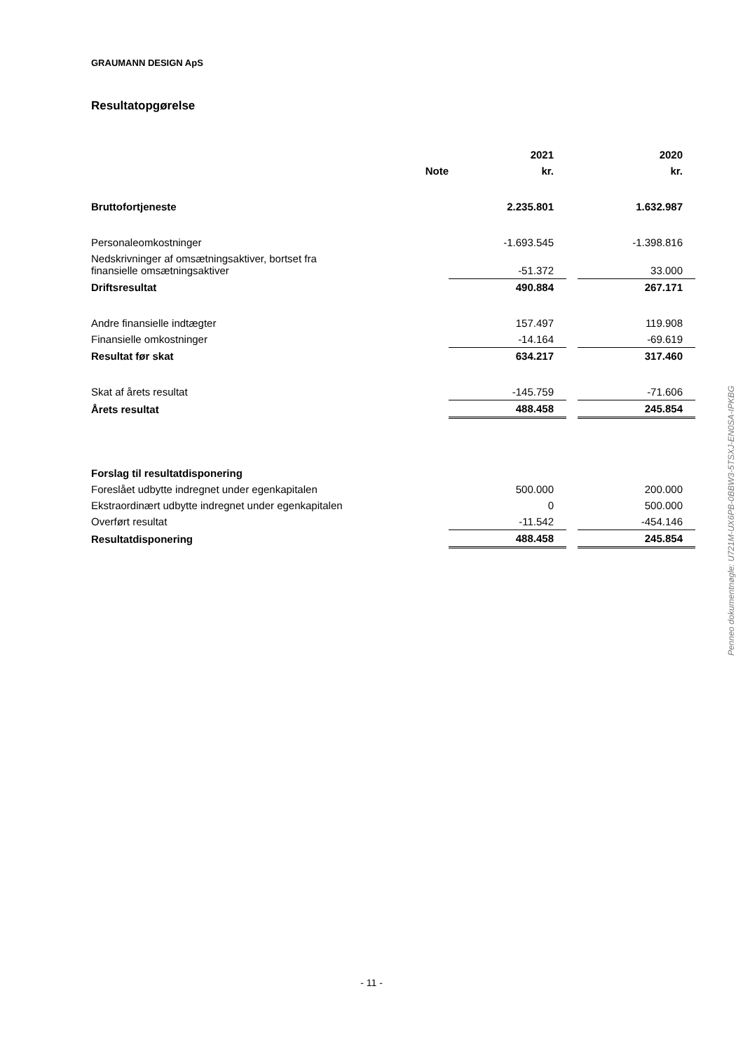GRAUMANN DESIGN ApS
Resultatopgørelse
| | | 2021 | | 2020 |
| --- | --- | --- | --- | --- |
| | Note | kr. | | kr. |
| Bruttofortjeneste | | 2.235.801 | | 1.632.987 |
| Personaleomkostninger | | -1.693.545 | | -1.398.816 |
| Nedskrivninger af omsætningsaktiver, bortset fra finansielle omsætningsaktiver | | -51.372 | | 33.000 |
| Driftsresultat | | 490.884 | | 267.171 |
| Andre finansielle indtægter | | 157.497 | | 119.908 |
| Finansielle omkostninger | | -14.164 | | -69.619 |
| Resultat før skat | | 634.217 | | 317.460 |
| Skat af årets resultat | | -145.759 | | -71.606 |
| Årets resultat | | 488.458 | | 245.854 |
| Forslag til resultatdisponering | | | | |
| Foreslået udbytte indregnet under egenkapitalen | | 500.000 | | 200.000 |
| Ekstraordinært udbytte indregnet under egenkapitalen | | 0 | | 500.000 |
| Overført resultat | | -11.542 | | -454.146 |
| Resultatdisponering | | 488.458 | | 245.854 |
Penneo dokumentnøgle: U721M-UX6PB-0BBW3-5TSXJ-EN0SA-IPKBG
- 11 -